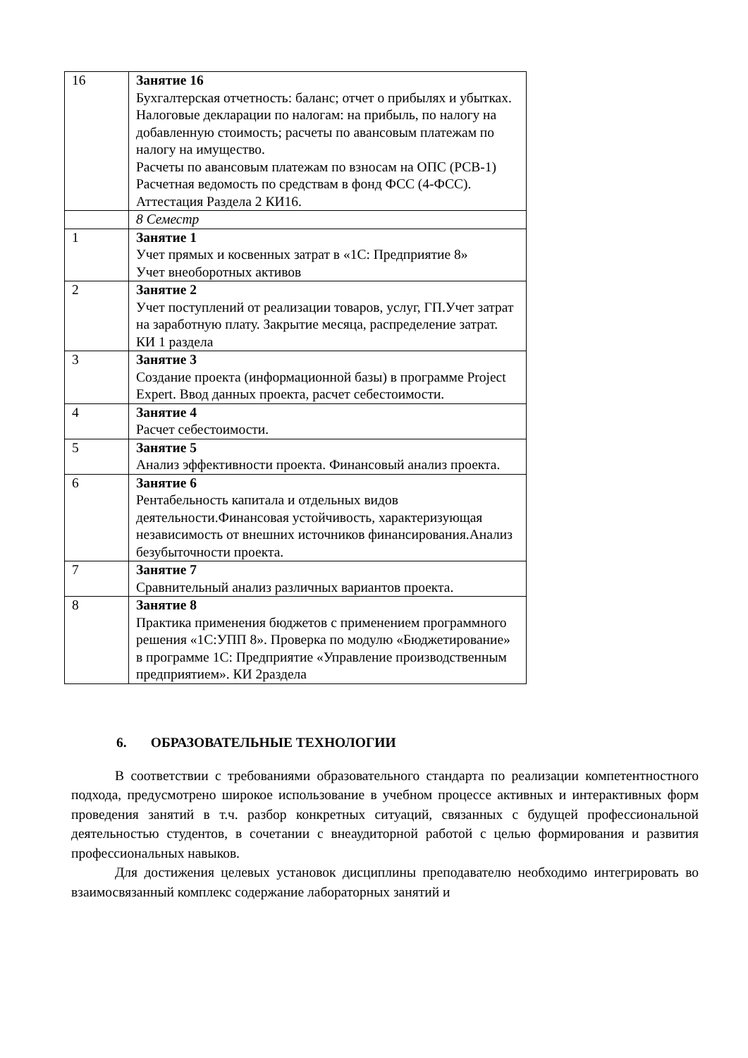| 16 | Занятие 16 Бухгалтерская отчетность: баланс; отчет о прибылях и убытках. Налоговые декларации по налогам: на прибыль, по налогу на добавленную стоимость; расчеты по авансовым платежам по налогу на имущество. Расчеты по авансовым платежам по взносам на ОПС (РСВ-1) Расчетная ведомость по средствам в фонд ФСС (4-ФСС). Аттестация Раздела 2 КИ16. |
| | 8 Семестр |
| 1 | Занятие 1 Учет прямых и косвенных затрат в «1С: Предприятие 8» Учет внеоборотных активов |
| 2 | Занятие 2 Учет поступлений от реализации товаров, услуг, ГП.Учет затрат на заработную плату. Закрытие месяца, распределение затрат. КИ 1 раздела |
| 3 | Занятие 3 Создание проекта (информационной базы) в программе Project Expert. Ввод данных проекта, расчет себестоимости. |
| 4 | Занятие 4 Расчет себестоимости. |
| 5 | Занятие 5 Анализ эффективности проекта. Финансовый анализ проекта. |
| 6 | Занятие 6 Рентабельность капитала и отдельных видов деятельности.Финансовая устойчивость, характеризующая независимость от внешних источников финансирования.Анализ безубыточности проекта. |
| 7 | Занятие 7 Сравнительный анализ различных вариантов проекта. |
| 8 | Занятие 8 Практика применения бюджетов с применением программного решения «1С:УПП 8». Проверка по модулю «Бюджетирование» в программе 1С: Предприятие «Управление производственным предприятием». КИ 2раздела |
6. ОБРАЗОВАТЕЛЬНЫЕ ТЕХНОЛОГИИ
В соответствии с требованиями образовательного стандарта по реализации компетентностного подхода, предусмотрено широкое использование в учебном процессе активных и интерактивных форм проведения занятий в т.ч. разбор конкретных ситуаций, связанных с будущей профессиональной деятельностью студентов, в сочетании с внеаудиторной работой с целью формирования и развития профессиональных навыков.
Для достижения целевых установок дисциплины преподавателю необходимо интегрировать во взаимосвязанный комплекс содержание лабораторных занятий и